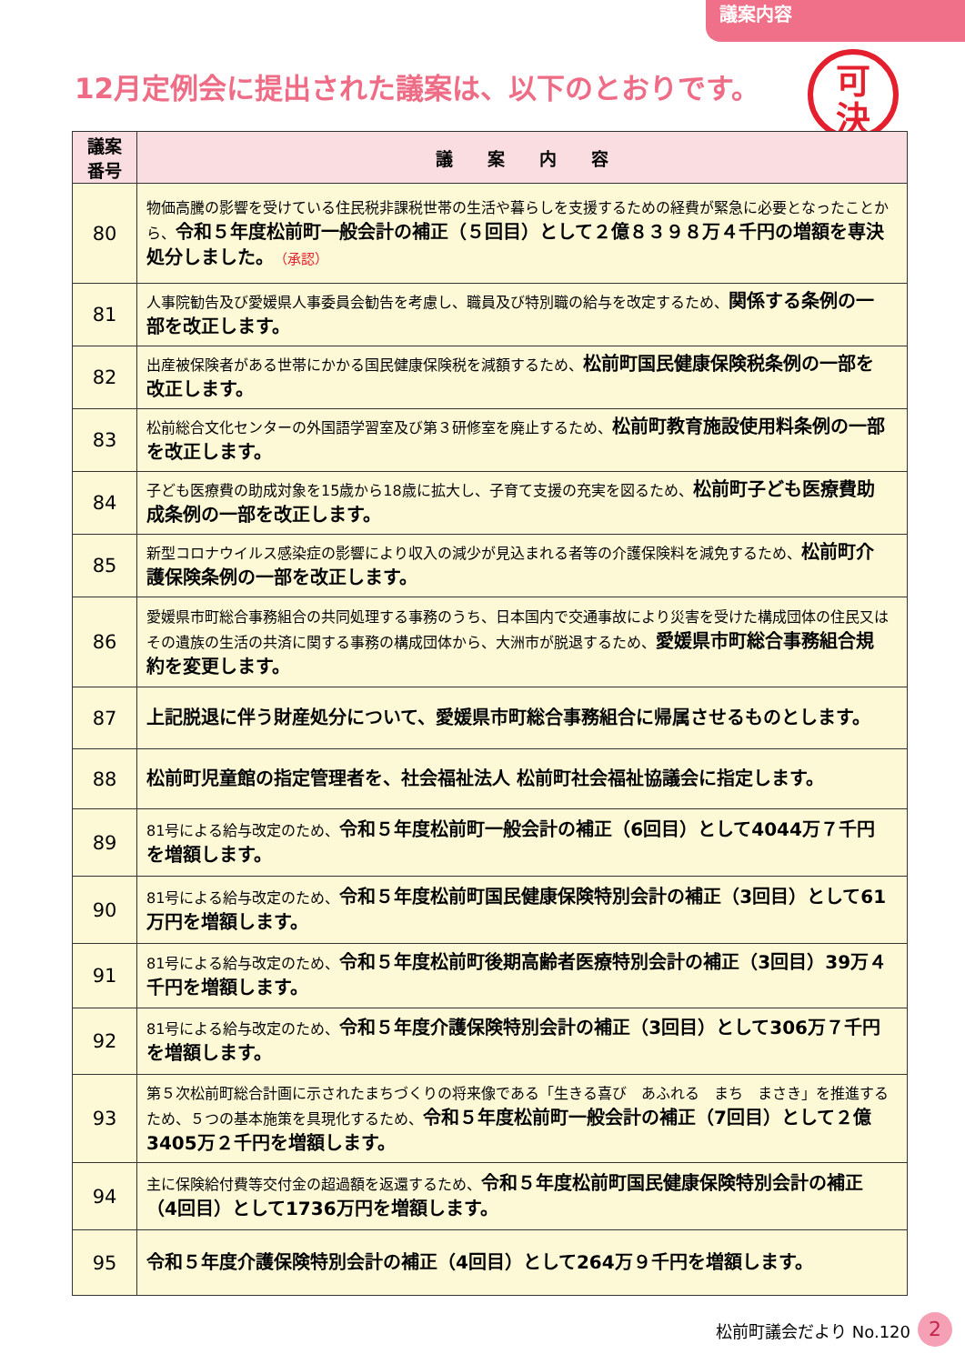議案内容
12月定例会に提出された議案は、以下のとおりです。
可
決
| 議案 番号 | 議 案 内 容 |
| --- | --- |
| 80 | 物価高騰の影響を受けている住民税非課税世帯の生活や暮らしを支援するための経費が緊急に必要となったことから、 令和５年度松前町一般会計の補正（５回目）として２億８３９８万４千円の増額を専決処分しました。 （承認） |
| 81 | 人事院勧告及び愛媛県人事委員会勧告を考慮し、職員及び特別職の給与を改定するため、 関係する条例の一部を改正します。 |
| 82 | 出産被保険者がある世帯にかかる国民健康保険税を減額するため、 松前町国民健康保険税条例の一部を改正します。 |
| 83 | 松前総合文化センターの外国語学習室及び第３研修室を廃止するため、 松前町教育施設使用料条例の一部を改正します。 |
| 84 | 子ども医療費の助成対象を15歳から18歳に拡大し、子育て支援の充実を図るため、 松前町子ども医療費助成条例の一部を改正します。 |
| 85 | 新型コロナウイルス感染症の影響により収入の減少が見込まれる者等の介護保険料を減免するため、 松前町介護保険条例の一部を改正します。 |
| 86 | 愛媛県市町総合事務組合の共同処理する事務のうち、日本国内で交通事故により災害を受けた構成団体の住民又はその遺族の生活の共済に関する事務の構成団体から、大洲市が脱退するため、 愛媛県市町総合事務組合規約を変更します。 |
| 87 | 上記脱退に伴う財産処分について、愛媛県市町総合事務組合に帰属させるものとします。 |
| 88 | 松前町児童館の指定管理者を、社会福祉法人 松前町社会福祉協議会に指定します。 |
| 89 | 81号による給与改定のため、 令和５年度松前町一般会計の補正（6回目）として4044万７千円を増額します。 |
| 90 | 81号による給与改定のため、 令和５年度松前町国民健康保険特別会計の補正（3回目）として61万円を増額します。 |
| 91 | 81号による給与改定のため、 令和５年度松前町後期高齢者医療特別会計の補正（3回目）39万４千円を増額します。 |
| 92 | 81号による給与改定のため、 令和５年度介護保険特別会計の補正（3回目）として306万７千円を増額します。 |
| 93 | 第５次松前町総合計画に示されたまちづくりの将来像である「生きる喜び あふれる まち まさき」を推進するため、５つの基本施策を具現化するため、 令和５年度松前町一般会計の補正（7回目）として２億3405万２千円を増額します。 |
| 94 | 主に保険給付費等交付金の超過額を返還するため、 令和５年度松前町国民健康保険特別会計の補正（4回目）として1736万円を増額します。 |
| 95 | 令和５年度介護保険特別会計の補正（4回目）として264万９千円を増額します。 |
松前町議会だより No.120 2